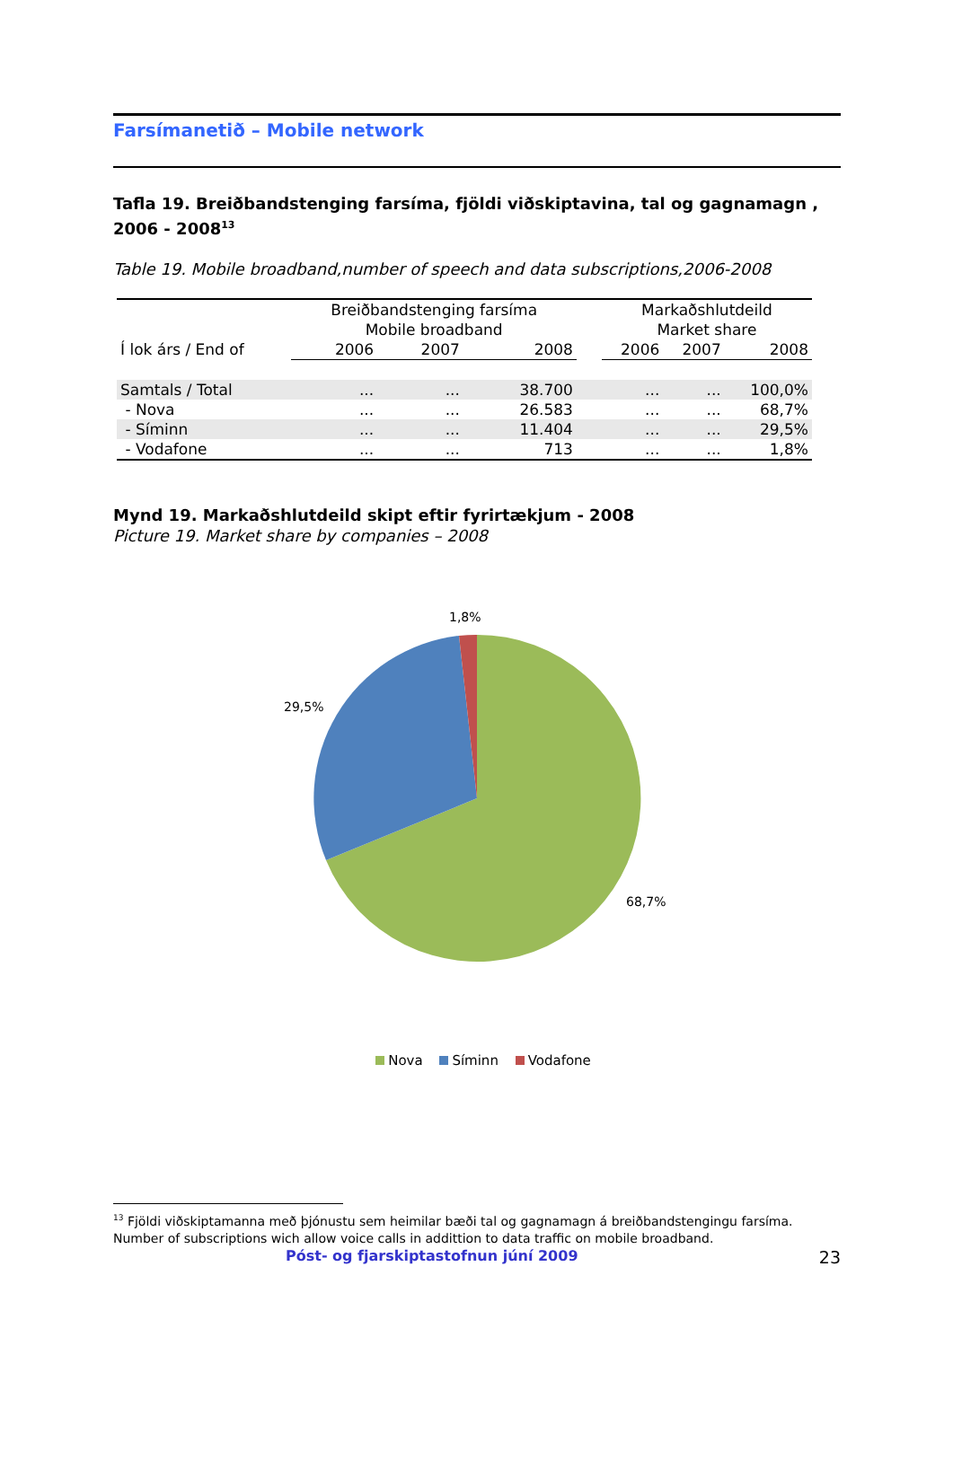Farsímanetið – Mobile network
Tafla 19. Breiðbandstenging farsíma, fjöldi viðskiptavina, tal og gagnamagn , 2006 - 2008<sup>13</sup>
Table 19. Mobile broadband,number of speech and data subscriptions,2006-2008
| | Breiðbandstenging farsíma Mobile broadband | | | | Markaðshlutdeild Market share | | |
| --- | --- | --- | --- | --- | --- | --- | --- |
| Í lok árs / End of | 2006 | 2007 | 2008 | | 2006 | 2007 | 2008 |
| Samtals / Total | ... | ... | 38.700 | | ... | ... | 100,0% |
| - Nova | ... | ... | 26.583 | | ... | ... | 68,7% |
| - Síminn | ... | ... | 11.404 | | ... | ... | 29,5% |
| - Vodafone | ... | ... | 713 | | ... | ... | 1,8% |
Mynd 19. Markaðshlutdeild skipt eftir fyrirtækjum - 2008
Picture 19. Market share by companies – 2008
1,8%
29,5%
68,7%
Nova Síminn Vodafone
<sup>13</sup> Fjöldi viðskiptamanna með þjónustu sem heimilar bæði tal og gagnamagn á breiðbandstengingu farsíma.
Number of subscriptions wich allow voice calls in addittion to data traffic on mobile broadband.
Póst- og fjarskiptastofnun júní 2009 23